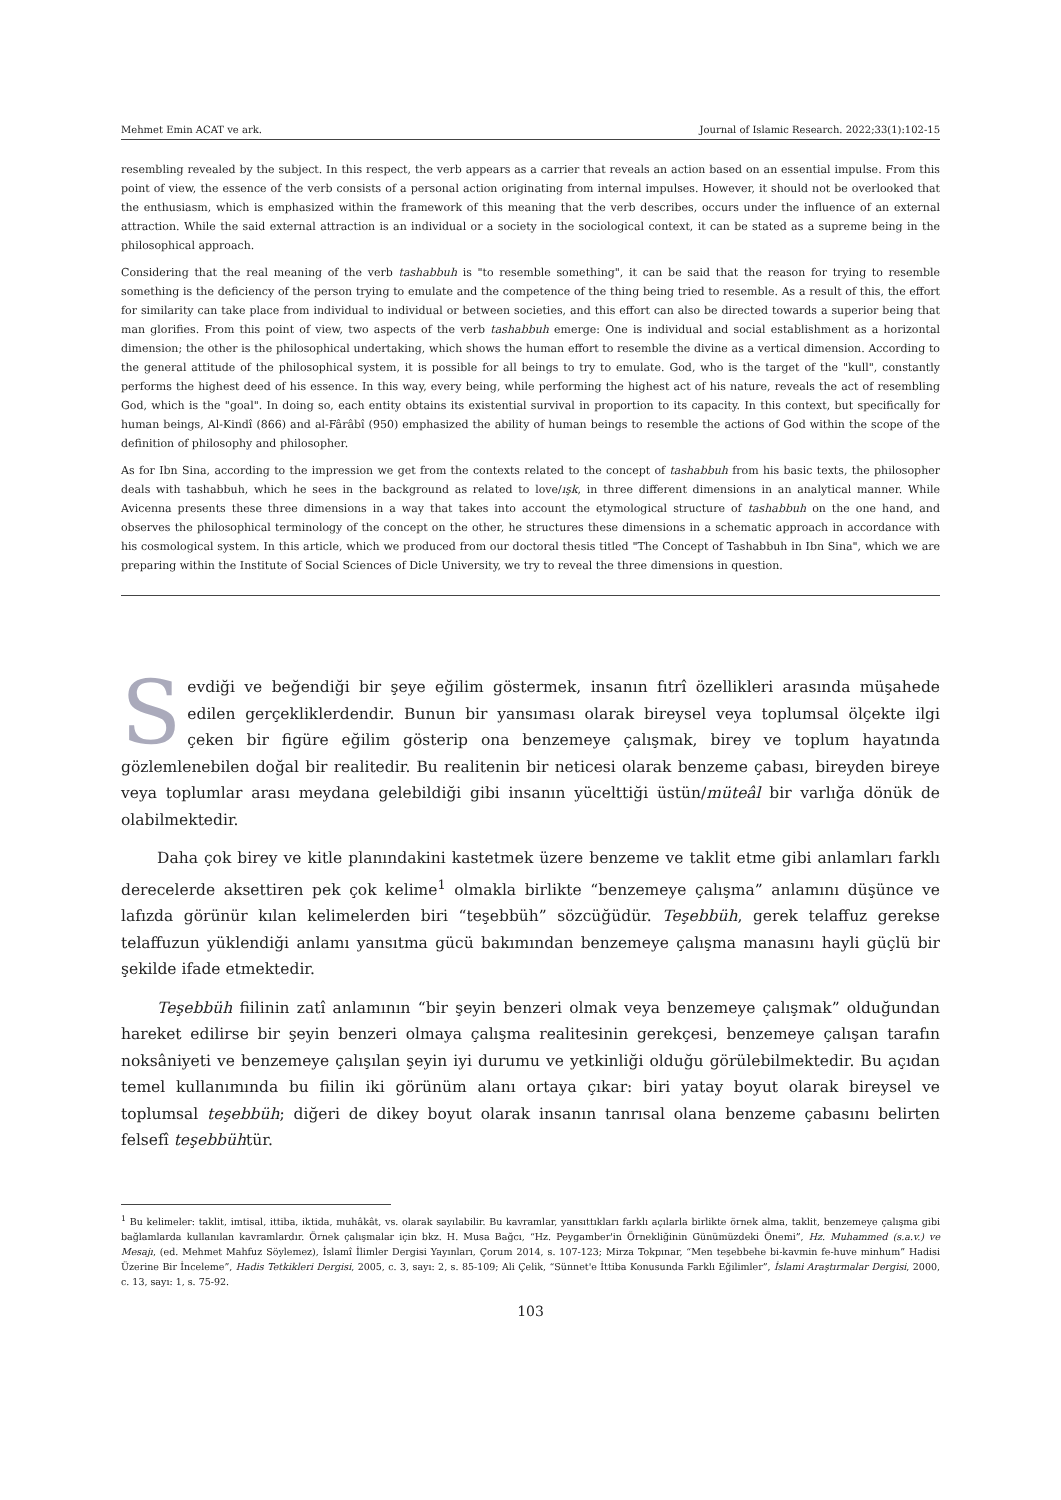Mehmet Emin ACAT ve ark. Journal of Islamic Research. 2022;33(1):102-15
resembling revealed by the subject. In this respect, the verb appears as a carrier that reveals an action based on an essential impulse. From this point of view, the essence of the verb consists of a personal action originating from internal impulses. However, it should not be overlooked that the enthusiasm, which is emphasized within the framework of this meaning that the verb describes, occurs under the influence of an external attraction. While the said external attraction is an individual or a society in the sociological context, it can be stated as a supreme being in the philosophical approach.
Considering that the real meaning of the verb tashabbuh is "to resemble something", it can be said that the reason for trying to resemble something is the deficiency of the person trying to emulate and the competence of the thing being tried to resemble. As a result of this, the effort for similarity can take place from individual to individual or between societies, and this effort can also be directed towards a superior being that man glorifies. From this point of view, two aspects of the verb tashabbuh emerge: One is individual and social establishment as a horizontal dimension; the other is the philosophical undertaking, which shows the human effort to resemble the divine as a vertical dimension. According to the general attitude of the philosophical system, it is possible for all beings to try to emulate. God, who is the target of the "kull", constantly performs the highest deed of his essence. In this way, every being, while performing the highest act of his nature, reveals the act of resembling God, which is the "goal". In doing so, each entity obtains its existential survival in proportion to its capacity. In this context, but specifically for human beings, Al-Kindî (866) and al-Fârâbî (950) emphasized the ability of human beings to resemble the actions of God within the scope of the definition of philosophy and philosopher.
As for Ibn Sina, according to the impression we get from the contexts related to the concept of tashabbuh from his basic texts, the philosopher deals with tashabbuh, which he sees in the background as related to love/ışk, in three different dimensions in an analytical manner. While Avicenna presents these three dimensions in a way that takes into account the etymological structure of tashabbuh on the one hand, and observes the philosophical terminology of the concept on the other, he structures these dimensions in a schematic approach in accordance with his cosmological system. In this article, which we produced from our doctoral thesis titled "The Concept of Tashabbuh in Ibn Sina", which we are preparing within the Institute of Social Sciences of Dicle University, we try to reveal the three dimensions in question.
Sevdiği ve beğendiği bir şeye eğilim göstermek, insanın fıtrî özellikleri arasında müşahede edilen gerçekliklerdendir. Bunun bir yansıması olarak bireysel veya toplumsal ölçekte ilgi çeken bir figüre eğilim gösterip ona benzemeye çalışmak, birey ve toplum hayatında gözlemlenebilen doğal bir realitedir. Bu realitenin bir neticesi olarak benzeme çabası, bireyden bireye veya toplumlar arası meydana gelebildiği gibi insanın yücelttiği üstün/müteâl bir varlığa dönük de olabilmektedir.
Daha çok birey ve kitle planındakini kastetmek üzere benzeme ve taklit etme gibi anlamları farklı derecelerde aksettiren pek çok kelime<sup>1</sup> olmakla birlikte “benzemeye çalışma” anlamını düşünce ve lafızda görünür kılan kelimelerden biri “teşebbüh” sözcüğüdür. Teşebbüh, gerek telaffuz gerekse telaffuzun yüklendiği anlamı yansıtma gücü bakımından benzemeye çalışma manasını hayli güçlü bir şekilde ifade etmektedir.
Teşebbüh fiilinin zatî anlamının “bir şeyin benzeri olmak veya benzemeye çalışmak” olduğundan hareket edilirse bir şeyin benzeri olmaya çalışma realitesinin gerekçesi, benzemeye çalışan tarafın noksâniyeti ve benzemeye çalışılan şeyin iyi durumu ve yetkinliği olduğu görülebilmektedir. Bu açıdan temel kullanımında bu fiilin iki görünüm alanı ortaya çıkar: biri yatay boyut olarak bireysel ve toplumsal teşebbüh; diğeri de dikey boyut olarak insanın tanrısal olana benzeme çabasını belirten felsefî teşebbühtür.
<sup>1</sup> Bu kelimeler: taklit, imtisal, ittiba, iktida, muhâkât, vs. olarak sayılabilir. Bu kavramlar, yansıttıkları farklı açılarla birlikte örnek alma, taklit, benzemeye çalışma gibi bağlamlarda kullanılan kavramlardır. Örnek çalışmalar için bkz. H. Musa Bağcı, “Hz. Peygamber'in Örnekliğinin Günümüzdeki Önemi”, Hz. Muhammed (s.a.v.) ve Mesajı, (ed. Mehmet Mahfuz Söylemez), İslamî İlimler Dergisi Yayınları, Çorum 2014, s. 107-123; Mirza Tokpınar, “Men teşebbehe bi-kavmin fe-huve minhum” Hadisi Üzerine Bir İnceleme”, Hadis Tetkikleri Dergisi, 2005, c. 3, sayı: 2, s. 85-109; Ali Çelik, “Sünnet'e İttiba Konusunda Farklı Eğilimler”, İslami Araştırmalar Dergisi, 2000, c. 13, sayı: 1, s. 75-92.
103